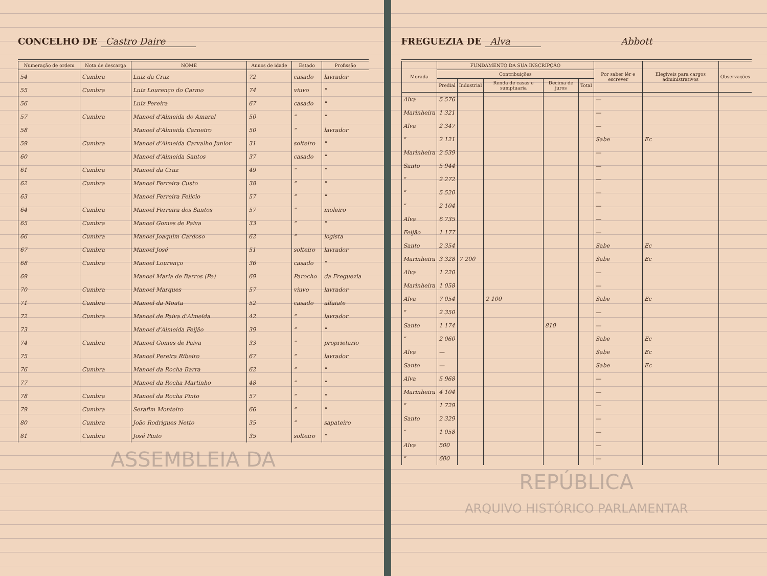CONCELHO DE Castro Daire
| Numeração de ordem | Nota de descarga | NOME | Annos de idade | Estado | Profissão |
| --- | --- | --- | --- | --- | --- |
| 54 | Cumbra | Luiz da Cruz | 72 | casado | lavrador |
| 55 | Cumbra | Luiz Lourenço do Carmo | 74 | viuvo | " |
| 56 | | Luiz Pereira | 67 | casado | " |
| 57 | Cumbra | Manoel d'Almeida do Amaral | 50 | " | " |
| 58 | | Manoel d'Almeida Carneiro | 50 | " | lavrador |
| 59 | Cumbra | Manoel d'Almeida Carvalho Junior | 31 | solteiro | " |
| 60 | | Manoel d'Almeida Santos | 37 | casado | " |
| 61 | Cumbra | Manoel da Cruz | 49 | " | " |
| 62 | Cumbra | Manoel Ferreira Custo | 38 | " | " |
| 63 | | Manoel Ferreira Felicio | 57 | " | " |
| 64 | Cumbra | Manoel Ferreira dos Santos | 57 | " | moleiro |
| 65 | Cumbra | Manoel Gomes de Paiva | 33 | " | " |
| 66 | Cumbra | Manoel Joaquim Cardoso | 62 | " | logista |
| 67 | Cumbra | Manoel José | 51 | solteiro | lavrador |
| 68 | Cumbra | Manoel Lourenço | 36 | casado | " |
| 69 | | Manoel Maria de Barros (Pe) | 69 | Parocho | da Freguezia |
| 70 | Cumbra | Manoel Marques | 57 | viuvo | lavrador |
| 71 | Cumbra | Manoel da Mouta | 52 | casado | alfaiate |
| 72 | Cumbra | Manoel de Paiva d'Almeida | 42 | " | lavrador |
| 73 | | Manoel d'Almeida Feijão | 39 | " | " |
| 74 | Cumbra | Manoel Gomes de Paiva | 33 | " | proprietario |
| 75 | | Manoel Pereira Ribeiro | 67 | " | lavrador |
| 76 | Cumbra | Manoel da Rocha Barra | 62 | " | " |
| 77 | | Manoel da Rocha Martinho | 48 | " | " |
| 78 | Cumbra | Manoel da Rocha Pinto | 57 | " | " |
| 79 | Cumbra | Serafim Monteiro | 66 | " | " |
| 80 | Cumbra | João Rodrigues Netto | 35 | " | sapateiro |
| 81 | Cumbra | José Pinto | 35 | solteiro | " |
ASSEMBLEIA DA
FREGUEZIA DE Alva Abbott
| Morada | FUNDAMENTO DA SUA INSCRIPÇÃO | | | | | Por saber lêr e escrever | Elegiveis para cargos administrativos | Observações |
| --- | --- | --- | --- | --- | --- | --- | --- | --- |
| | Contribuições | | | | | | | |
| | Predial | Industrial | Renda de casas e sumptuaria | Decima de juros | Total | | | |
| Alva | 5 576 | | | | | — | | |
| Marinheira | 1 321 | | | | | — | | |
| Alva | 2 347 | | | | | — | | |
| " | 2 121 | | | | | Sabe | Ec | |
| Marinheira | 2 539 | | | | | — | | |
| Santo | 5 944 | | | | | — | | |
| " | 2 272 | | | | | — | | |
| " | 5 520 | | | | | — | | |
| " | 2 104 | | | | | — | | |
| Alva | 6 735 | | | | | — | | |
| Feijão | 1 177 | | | | | — | | |
| Santo | 2 354 | | | | | Sabe | Ec | |
| Marinheira | 3 328 | 7 200 | | | | Sabe | Ec | |
| Alva | 1 220 | | | | | — | | |
| Marinheira | 1 058 | | | | | — | | |
| Alva | 7 054 | | 2 100 | | | Sabe | Ec | |
| " | 2 350 | | | | | — | | |
| Santo | 1 174 | | | 810 | | — | | |
| " | 2 060 | | | | | Sabe | Ec | |
| Alva | — | | | | | Sabe | Ec | |
| Santo | — | | | | | Sabe | Ec | |
| Alva | 5 968 | | | | | — | | |
| Marinheira | 4 104 | | | | | — | | |
| " | 1 729 | | | | | — | | |
| Santo | 2 329 | | | | | — | | |
| " | 1 058 | | | | | — | | |
| Alva | 500 | | | | | — | | |
| " | 600 | | | | | — | | |
REPÚBLICA
ARQUIVO HISTÓRICO PARLAMENTAR